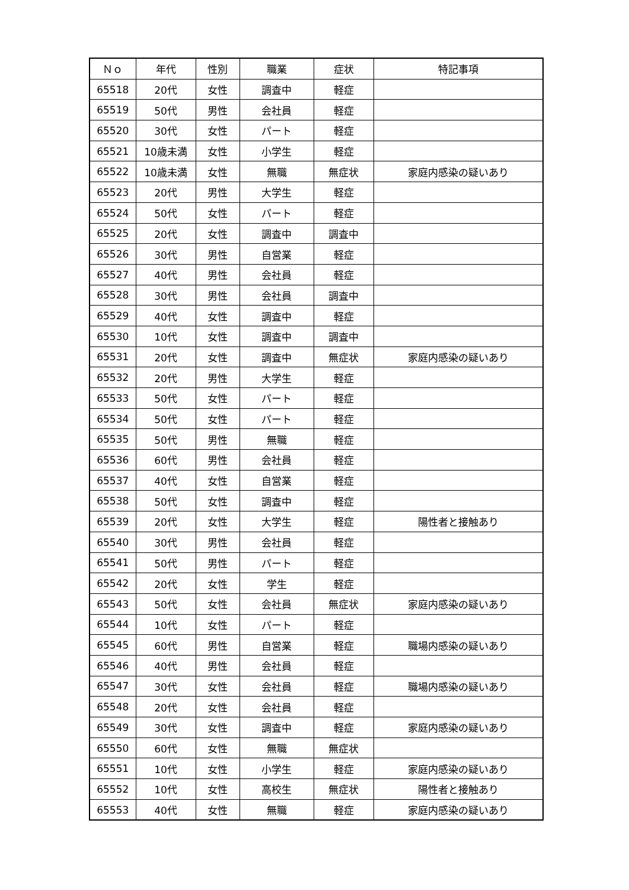| Ｎｏ | 年代 | 性別 | 職業 | 症状 | 特記事項 |
| --- | --- | --- | --- | --- | --- |
| 65518 | 20代 | 女性 | 調査中 | 軽症 | |
| 65519 | 50代 | 男性 | 会社員 | 軽症 | |
| 65520 | 30代 | 女性 | パート | 軽症 | |
| 65521 | 10歳未満 | 女性 | 小学生 | 軽症 | |
| 65522 | 10歳未満 | 女性 | 無職 | 無症状 | 家庭内感染の疑いあり |
| 65523 | 20代 | 男性 | 大学生 | 軽症 | |
| 65524 | 50代 | 女性 | パート | 軽症 | |
| 65525 | 20代 | 女性 | 調査中 | 調査中 | |
| 65526 | 30代 | 男性 | 自営業 | 軽症 | |
| 65527 | 40代 | 男性 | 会社員 | 軽症 | |
| 65528 | 30代 | 男性 | 会社員 | 調査中 | |
| 65529 | 40代 | 女性 | 調査中 | 軽症 | |
| 65530 | 10代 | 女性 | 調査中 | 調査中 | |
| 65531 | 20代 | 女性 | 調査中 | 無症状 | 家庭内感染の疑いあり |
| 65532 | 20代 | 男性 | 大学生 | 軽症 | |
| 65533 | 50代 | 女性 | パート | 軽症 | |
| 65534 | 50代 | 女性 | パート | 軽症 | |
| 65535 | 50代 | 男性 | 無職 | 軽症 | |
| 65536 | 60代 | 男性 | 会社員 | 軽症 | |
| 65537 | 40代 | 女性 | 自営業 | 軽症 | |
| 65538 | 50代 | 女性 | 調査中 | 軽症 | |
| 65539 | 20代 | 女性 | 大学生 | 軽症 | 陽性者と接触あり |
| 65540 | 30代 | 男性 | 会社員 | 軽症 | |
| 65541 | 50代 | 男性 | パート | 軽症 | |
| 65542 | 20代 | 女性 | 学生 | 軽症 | |
| 65543 | 50代 | 女性 | 会社員 | 無症状 | 家庭内感染の疑いあり |
| 65544 | 10代 | 女性 | パート | 軽症 | |
| 65545 | 60代 | 男性 | 自営業 | 軽症 | 職場内感染の疑いあり |
| 65546 | 40代 | 男性 | 会社員 | 軽症 | |
| 65547 | 30代 | 女性 | 会社員 | 軽症 | 職場内感染の疑いあり |
| 65548 | 20代 | 女性 | 会社員 | 軽症 | |
| 65549 | 30代 | 女性 | 調査中 | 軽症 | 家庭内感染の疑いあり |
| 65550 | 60代 | 女性 | 無職 | 無症状 | |
| 65551 | 10代 | 女性 | 小学生 | 軽症 | 家庭内感染の疑いあり |
| 65552 | 10代 | 女性 | 高校生 | 無症状 | 陽性者と接触あり |
| 65553 | 40代 | 女性 | 無職 | 軽症 | 家庭内感染の疑いあり |